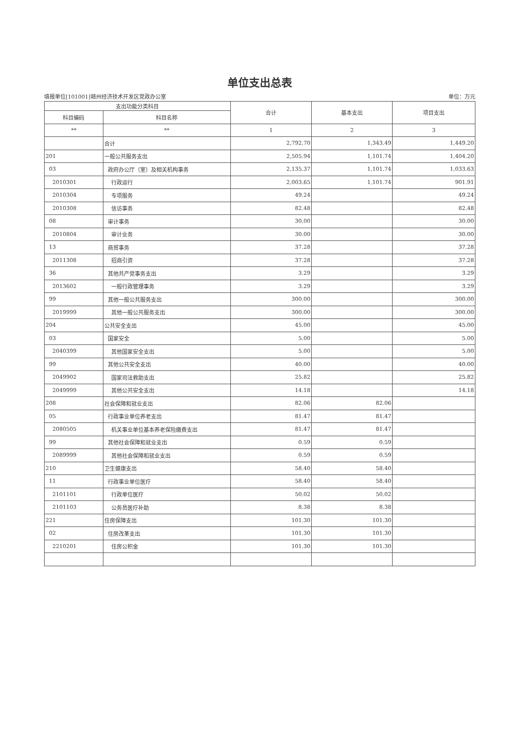单位支出总表
填报单位[101001]赣州经济技术开发区党政办公室 单位：万元
| 支出功能分类科目 | | 合计 | 基本支出 | 项目支出 |
| --- | --- | --- | --- | --- |
| 科目编码 | 科目名称 | | | |
| ** | ** | 1 | 2 | 3 |
| | 合计 | 2,792.70 | 1,343.49 | 1,449.20 |
| 201 | 一般公共服务支出 | 2,505.94 | 1,101.74 | 1,404.20 |
| 03 | 政府办公厅（室）及相关机构事务 | 2,135.37 | 1,101.74 | 1,033.63 |
| 2010301 | 行政运行 | 2,003.65 | 1,101.74 | 901.91 |
| 2010304 | 专项服务 | 49.24 | | 49.24 |
| 2010308 | 信访事务 | 82.48 | | 82.48 |
| 08 | 审计事务 | 30.00 | | 30.00 |
| 2010804 | 审计业务 | 30.00 | | 30.00 |
| 13 | 商贸事务 | 37.28 | | 37.28 |
| 2011308 | 招商引资 | 37.28 | | 37.28 |
| 36 | 其他共产党事务支出 | 3.29 | | 3.29 |
| 2013602 | 一般行政管理事务 | 3.29 | | 3.29 |
| 99 | 其他一般公共服务支出 | 300.00 | | 300.00 |
| 2019999 | 其他一般公共服务支出 | 300.00 | | 300.00 |
| 204 | 公共安全支出 | 45.00 | | 45.00 |
| 03 | 国家安全 | 5.00 | | 5.00 |
| 2040399 | 其他国家安全支出 | 5.00 | | 5.00 |
| 99 | 其他公共安全支出 | 40.00 | | 40.00 |
| 2049902 | 国家司法救助支出 | 25.82 | | 25.82 |
| 2049999 | 其他公共安全支出 | 14.18 | | 14.18 |
| 208 | 社会保障和就业支出 | 82.06 | 82.06 | |
| 05 | 行政事业单位养老支出 | 81.47 | 81.47 | |
| 2080505 | 机关事业单位基本养老保险缴费支出 | 81.47 | 81.47 | |
| 99 | 其他社会保障和就业支出 | 0.59 | 0.59 | |
| 2089999 | 其他社会保障和就业支出 | 0.59 | 0.59 | |
| 210 | 卫生健康支出 | 58.40 | 58.40 | |
| 11 | 行政事业单位医疗 | 58.40 | 58.40 | |
| 2101101 | 行政单位医疗 | 50.02 | 50.02 | |
| 2101103 | 公务员医疗补助 | 8.38 | 8.38 | |
| 221 | 住房保障支出 | 101.30 | 101.30 | |
| 02 | 住房改革支出 | 101.30 | 101.30 | |
| 2210201 | 住房公积金 | 101.30 | 101.30 | |